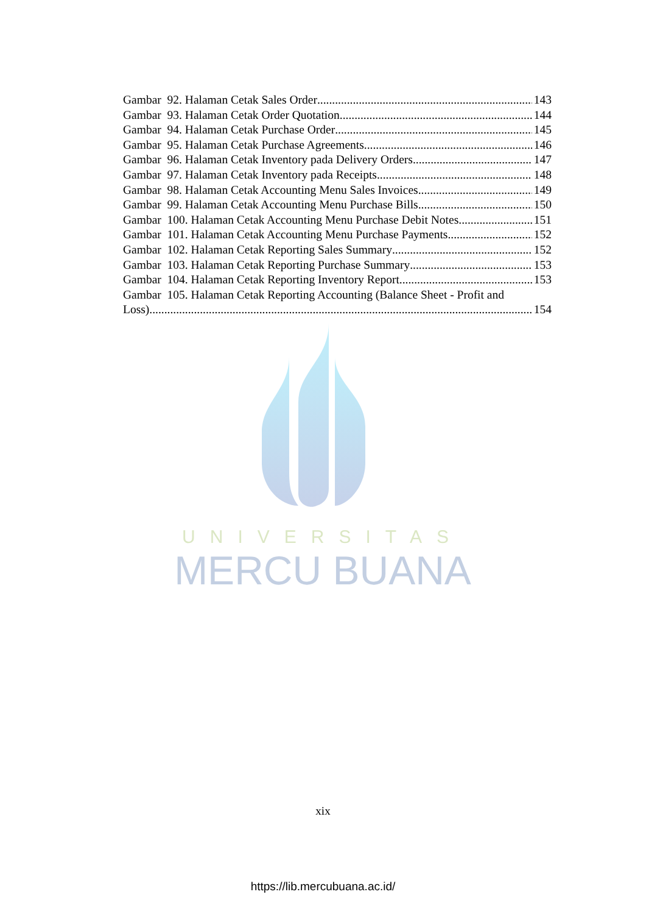UNIVERSITAS
MERCU BUANA
Gambar 92. Halaman Cetak Sales Order 143
Gambar 93. Halaman Cetak Order Quotation 144
Gambar 94. Halaman Cetak Purchase Order 145
Gambar 95. Halaman Cetak Purchase Agreements 146
Gambar 96. Halaman Cetak Inventory pada Delivery Orders 147
Gambar 97. Halaman Cetak Inventory pada Receipts 148
Gambar 98. Halaman Cetak Accounting Menu Sales Invoices 149
Gambar 99. Halaman Cetak Accounting Menu Purchase Bills 150
Gambar 100. Halaman Cetak Accounting Menu Purchase Debit Notes 151
Gambar 101. Halaman Cetak Accounting Menu Purchase Payments 152
Gambar 102. Halaman Cetak Reporting Sales Summary 152
Gambar 103. Halaman Cetak Reporting Purchase Summary 153
Gambar 104. Halaman Cetak Reporting Inventory Report 153
Gambar 105. Halaman Cetak Reporting Accounting (Balance Sheet - Profit and
Loss) 154
xix
https://lib.mercubuana.ac.id/